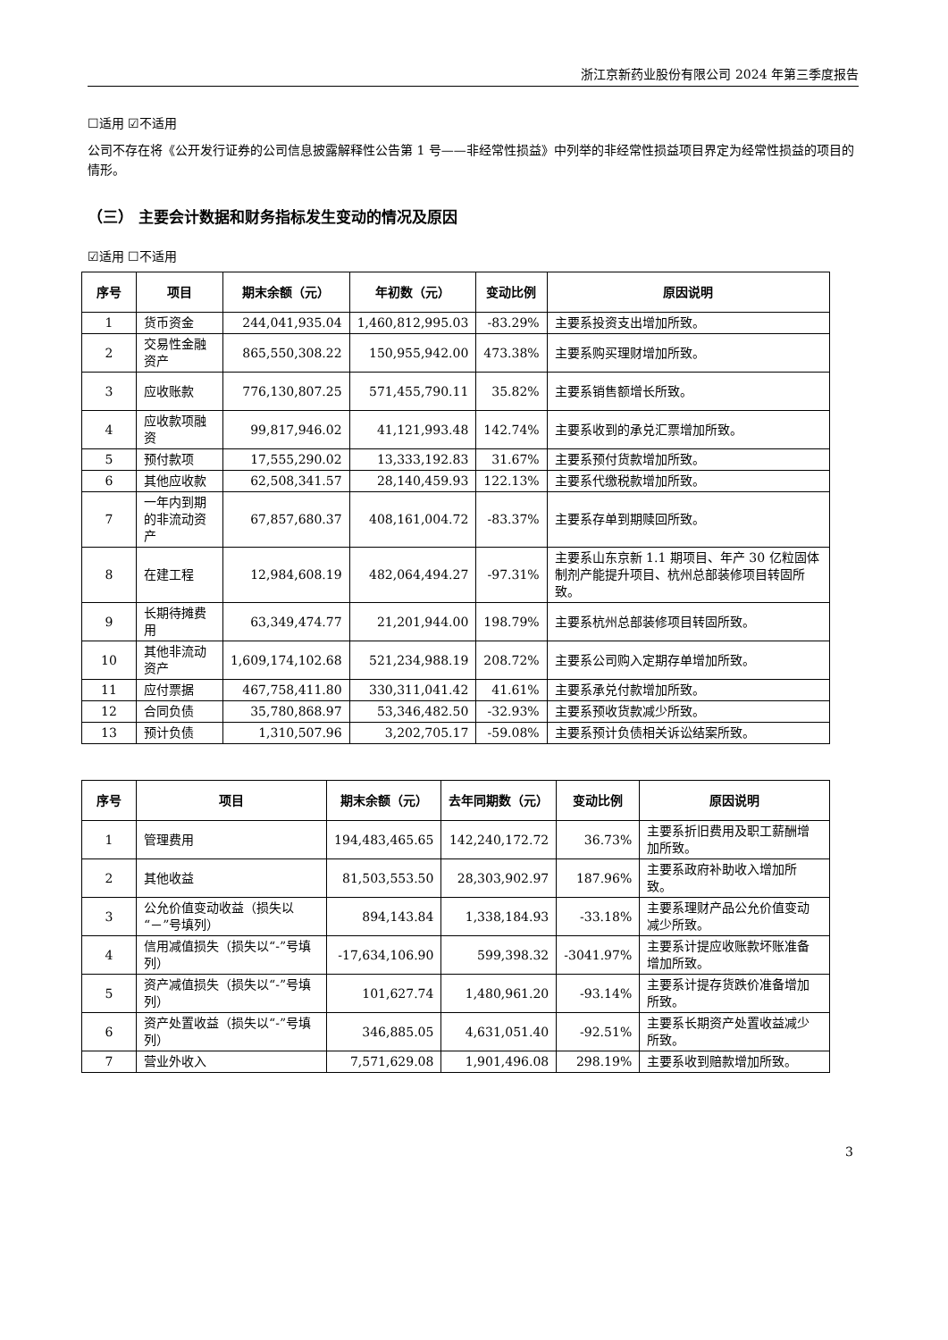浙江京新药业股份有限公司 2024 年第三季度报告
☐适用 ☑不适用
公司不存在将《公开发行证券的公司信息披露解释性公告第 1 号——非经常性损益》中列举的非经常性损益项目界定为经常性损益的项目的情形。
（三） 主要会计数据和财务指标发生变动的情况及原因
☑适用 ☐不适用
| 序号 | 项目 | 期末余额（元） | 年初数（元） | 变动比例 | 原因说明 |
| --- | --- | --- | --- | --- | --- |
| 1 | 货币资金 | 244,041,935.04 | 1,460,812,995.03 | -83.29% | 主要系投资支出增加所致。 |
| 2 | 交易性金融资产 | 865,550,308.22 | 150,955,942.00 | 473.38% | 主要系购买理财增加所致。 |
| 3 | 应收账款 | 776,130,807.25 | 571,455,790.11 | 35.82% | 主要系销售额增长所致。 |
| 4 | 应收款项融资 | 99,817,946.02 | 41,121,993.48 | 142.74% | 主要系收到的承兑汇票增加所致。 |
| 5 | 预付款项 | 17,555,290.02 | 13,333,192.83 | 31.67% | 主要系预付货款增加所致。 |
| 6 | 其他应收款 | 62,508,341.57 | 28,140,459.93 | 122.13% | 主要系代缴税款增加所致。 |
| 7 | 一年内到期的非流动资产 | 67,857,680.37 | 408,161,004.72 | -83.37% | 主要系存单到期赎回所致。 |
| 8 | 在建工程 | 12,984,608.19 | 482,064,494.27 | -97.31% | 主要系山东京新 1.1 期项目、年产 30 亿粒固体制剂产能提升项目、杭州总部装修项目转固所致。 |
| 9 | 长期待摊费用 | 63,349,474.77 | 21,201,944.00 | 198.79% | 主要系杭州总部装修项目转固所致。 |
| 10 | 其他非流动资产 | 1,609,174,102.68 | 521,234,988.19 | 208.72% | 主要系公司购入定期存单增加所致。 |
| 11 | 应付票据 | 467,758,411.80 | 330,311,041.42 | 41.61% | 主要系承兑付款增加所致。 |
| 12 | 合同负债 | 35,780,868.97 | 53,346,482.50 | -32.93% | 主要系预收货款减少所致。 |
| 13 | 预计负债 | 1,310,507.96 | 3,202,705.17 | -59.08% | 主要系预计负债相关诉讼结案所致。 |
| 序号 | 项目 | 期末余额（元） | 去年同期数（元） | 变动比例 | 原因说明 |
| --- | --- | --- | --- | --- | --- |
| 1 | 管理费用 | 194,483,465.65 | 142,240,172.72 | 36.73% | 主要系折旧费用及职工薪酬增加所致。 |
| 2 | 其他收益 | 81,503,553.50 | 28,303,902.97 | 187.96% | 主要系政府补助收入增加所致。 |
| 3 | 公允价值变动收益（损失以“－”号填列） | 894,143.84 | 1,338,184.93 | -33.18% | 主要系理财产品公允价值变动减少所致。 |
| 4 | 信用减值损失（损失以“-”号填列） | -17,634,106.90 | 599,398.32 | -3041.97% | 主要系计提应收账款坏账准备增加所致。 |
| 5 | 资产减值损失（损失以“-”号填列） | 101,627.74 | 1,480,961.20 | -93.14% | 主要系计提存货跌价准备增加所致。 |
| 6 | 资产处置收益（损失以“-”号填列） | 346,885.05 | 4,631,051.40 | -92.51% | 主要系长期资产处置收益减少所致。 |
| 7 | 营业外收入 | 7,571,629.08 | 1,901,496.08 | 298.19% | 主要系收到赔款增加所致。 |
3